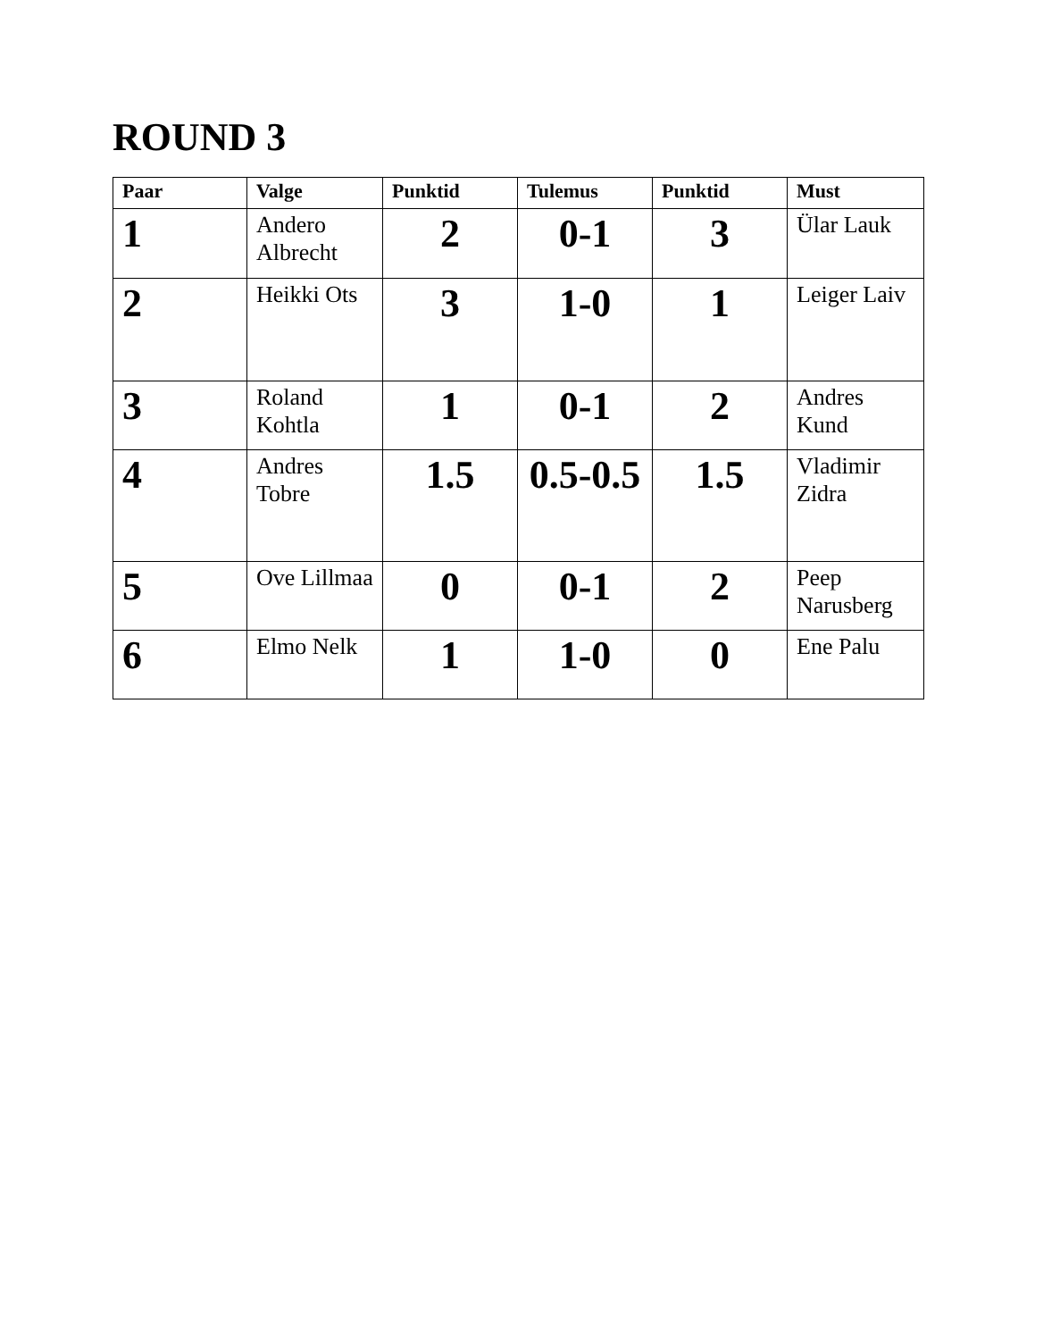ROUND 3
| Paar | Valge | Punktid | Tulemus | Punktid | Must |
| --- | --- | --- | --- | --- | --- |
| 1 | Andero Albrecht | 2 | 0-1 | 3 | Ülar Lauk |
| 2 | Heikki Ots | 3 | 1-0 | 1 | Leiger Laiv |
| 3 | Roland Kohtla | 1 | 0-1 | 2 | Andres Kund |
| 4 | Andres Tobre | 1.5 | 0.5-0.5 | 1.5 | Vladimir Zidra |
| 5 | Ove Lillmaa | 0 | 0-1 | 2 | Peep Narusberg |
| 6 | Elmo Nelk | 1 | 1-0 | 0 | Ene Palu |